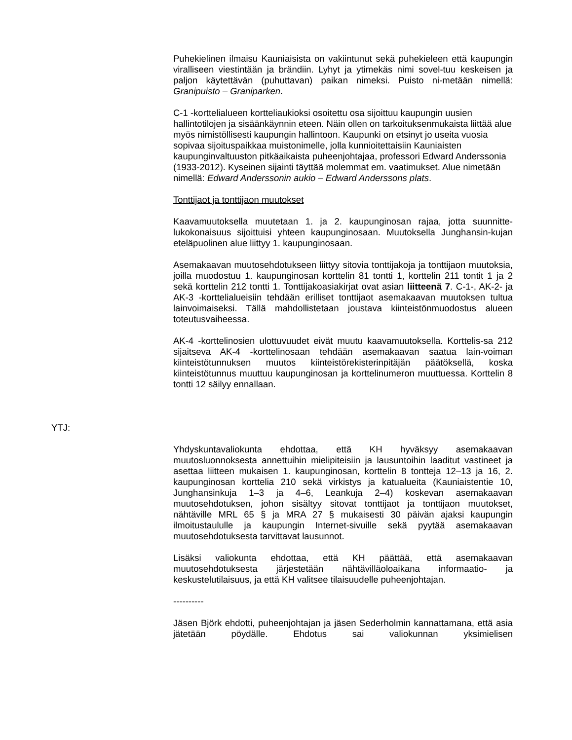Puhekielinen ilmaisu Kauniaisista on vakiintunut sekä puhekieleen että kaupungin viralliseen viestintään ja brändiin. Lyhyt ja ytimekäs nimi sovel-tuu keskeisen ja paljon käytettävän (puhuttavan) paikan nimeksi. Puisto ni-metään nimellä: Granipuisto – Graniparken.
C-1 -kortteli­alueen kortteliaukioksi osoitettu osa sijoittuu kaupungin uusien hallintotilojen ja sisäänkäynnin eteen. Näin ollen on tarkoituksenmukaista liittää alue myös nimistöllisesti kaupungin hallintoon. Kaupunki on etsinyt jo useita vuosia sopivaa sijoituspaikkaa muistonimelle, jolla kunnioitettaisiin Kauniaisten kaupunginvaltuuston pitkäaikaista puheenjohtajaa, professori Edward Anderssonia (1933-2012). Kyseinen sijainti täyttää molemmat em. vaatimukset. Alue nimetään nimellä: Edward Anderssonin aukio – Edward Anderssons plats.
Tonttijaot ja tonttijaon muutokset
Kaavamuutoksella muutetaan 1. ja 2. kaupunginosan rajaa, jotta suunnitte-lukokonaisuus sijoittuisi yhteen kaupunginosaan. Muutoksella Junghansin-kujan eteläpuolinen alue liittyy 1. kaupunginosaan.
Asemakaavan muutosehdotukseen liittyy sitovia tonttijakoja ja tonttijaon muutoksia, joilla muodostuu 1. kaupunginosan korttelin 81 tontti 1, korttelin 211 tontit 1 ja 2 sekä korttelin 212 tontti 1. Tonttijakoasiakirjat ovat asian liitteenä 7. C-1-, AK-2- ja AK-3 -korttelialueisiin tehdään erilliset tonttijaot asemakaavan muutoksen tultua lainvoimaiseksi. Tällä mahdollistetaan joustava kiinteistönmuodostus alueen toteutusvaiheessa.
AK-4 -korttelinosien ulottuvuudet eivät muutu kaavamuutoksella. Korttelis-sa 212 sijaitseva AK-4 -korttelinosaan tehdään asemakaavan saatua lain-voiman kiinteistötunnuksen muutos kiinteistörekisterinpitäjän päätöksellä, koska kiinteistötunnus muuttuu kaupunginosan ja korttelinumeron muuttuessa. Korttelin 8 tontti 12 säilyy ennallaan.
YTJ:
Yhdyskuntavaliokunta ehdottaa, että KH hyväksyy asemakaavan muutosluonnoksesta annettuihin mielipiteisiin ja lausuntoihin laaditut vastineet ja asettaa liitteen mukaisen 1. kaupunginosan, korttelin 8 tontteja 12–13 ja 16, 2. kaupunginosan korttelia 210 sekä virkistys ja katualueita (Kauniaistentie 10, Junghansinkuja 1–3 ja 4–6, Leankuja 2–4) koskevan asemakaavan muutosehdotuksen, johon sisältyy sitovat tonttijaot ja tonttijaon muutokset, nähtäville MRL 65 § ja MRA 27 § mukaisesti 30 päivän ajaksi kaupungin ilmoitustaululle ja kaupungin Internet-sivuille sekä pyytää asemakaavan muutosehdotuksesta tarvittavat lausunnot.
Lisäksi valiokunta ehdottaa, että KH päättää, että asemakaavan muutosehdotuksesta järjestetään nähtävilläoloaikana informaatio- ja keskustelutilaisuus, ja että KH valitsee tilaisuudelle puheenjohtajan.
----------
Jäsen Björk ehdotti, puheenjohtajan ja jäsen Sederholmin kannattamana, että asia jätetään pöydälle. Ehdotus sai valiokunnan yksimielisen